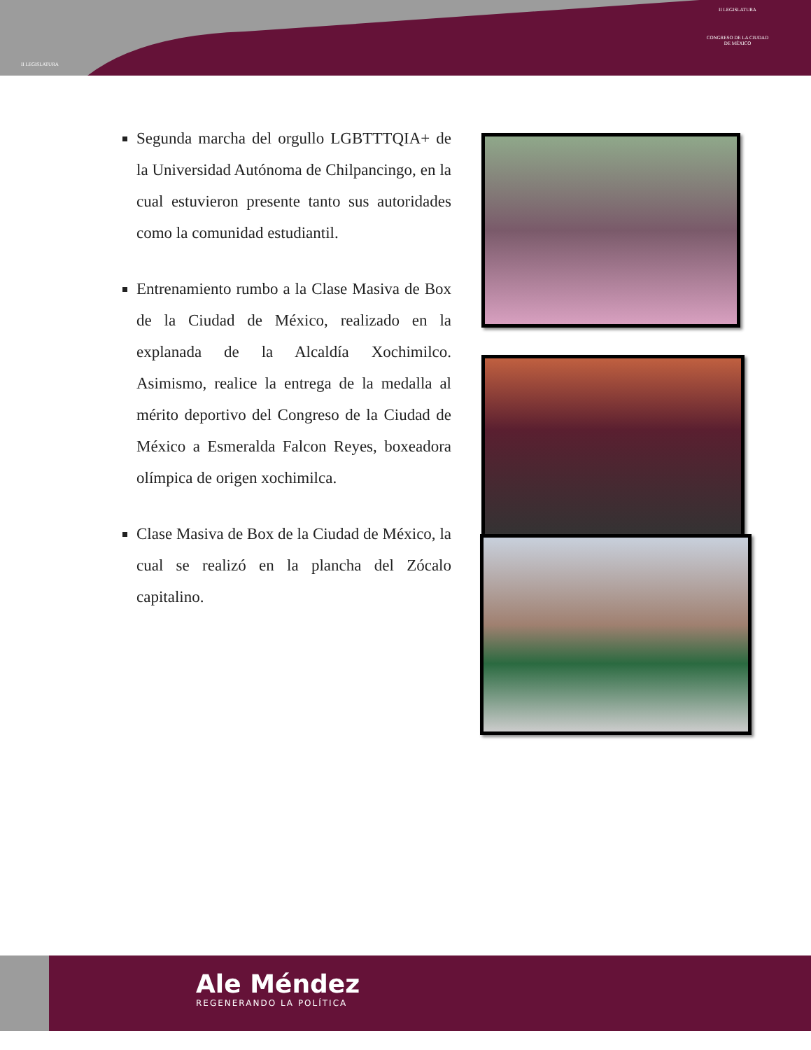II LEGISLATURA
II LEGISLATURA
CONGRESO DE LA CIUDAD DE MÉXICO
Segunda marcha del orgullo LGBTTTQIA+ de la Universidad Autónoma de Chilpancingo, en la cual estuvieron presente tanto sus autoridades como la comunidad estudiantil.
Entrenamiento rumbo a la Clase Masiva de Box de la Ciudad de México, realizado en la explanada de la Alcaldía Xochimilco. Asimismo, realice la entrega de la medalla al mérito deportivo del Congreso de la Ciudad de México a Esmeralda Falcon Reyes, boxeadora olímpica de origen xochimilca.
Clase Masiva de Box de la Ciudad de México, la cual se realizó en la plancha del Zócalo capitalino.
Ale Méndez
REGENERANDO LA POLÍTICA